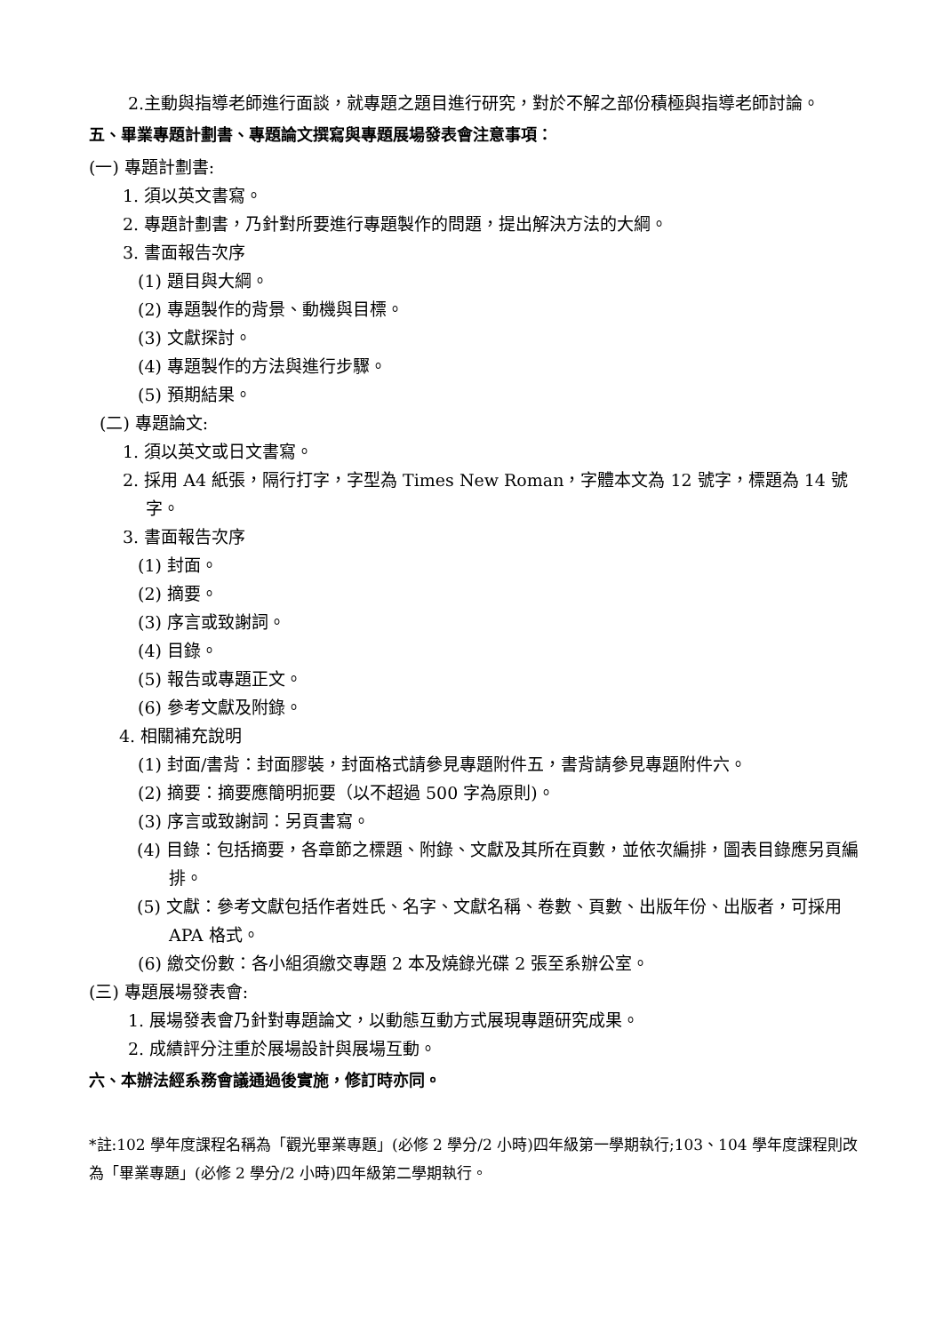2.主動與指導老師進行面談，就專題之題目進行研究，對於不解之部份積極與指導老師討論。
五、畢業專題計劃書、專題論文撰寫與專題展場發表會注意事項：
(一) 專題計劃書:
1. 須以英文書寫。
2. 專題計劃書，乃針對所要進行專題製作的問題，提出解決方法的大綱。
3. 書面報告次序
(1) 題目與大綱。
(2) 專題製作的背景、動機與目標。
(3) 文獻探討。
(4) 專題製作的方法與進行步驟。
(5) 預期結果。
(二) 專題論文:
1. 須以英文或日文書寫。
2. 採用 A4 紙張，隔行打字，字型為 Times New Roman，字體本文為 12 號字，標題為 14 號字。
3. 書面報告次序
(1) 封面。
(2) 摘要。
(3) 序言或致謝詞。
(4) 目錄。
(5) 報告或專題正文。
(6) 參考文獻及附錄。
4. 相關補充說明
(1) 封面/書背：封面膠裝，封面格式請參見專題附件五，書背請參見專題附件六。
(2) 摘要：摘要應簡明扼要（以不超過 500 字為原則)。
(3) 序言或致謝詞：另頁書寫。
(4) 目錄：包括摘要，各章節之標題、附錄、文獻及其所在頁數，並依次編排，圖表目錄應另頁編排。
(5) 文獻：參考文獻包括作者姓氏、名字、文獻名稱、卷數、頁數、出版年份、出版者，可採用 APA 格式。
(6) 繳交份數：各小組須繳交專題 2 本及燒錄光碟 2 張至系辦公室。
(三) 專題展場發表會:
1. 展場發表會乃針對專題論文，以動態互動方式展現專題研究成果。
2. 成績評分注重於展場設計與展場互動。
六、本辦法經系務會議通過後實施，修訂時亦同。
*註:102 學年度課程名稱為「觀光畢業專題」(必修 2 學分/2 小時)四年級第一學期執行;103、104 學年度課程則改為「畢業專題」(必修 2 學分/2 小時)四年級第二學期執行。